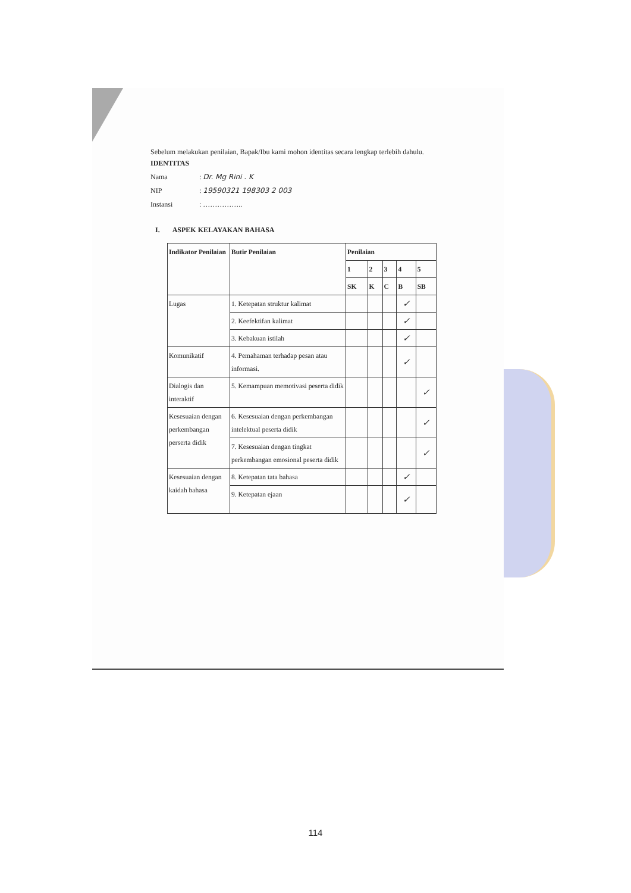Sebelum melakukan penilaian, Bapak/Ibu kami mohon identitas secara lengkap terlebih dahulu.
IDENTITAS
Nama: Dr. Mg Rini . K
NIP: 19590321 198303 2 003
Instansi: ……………..
I. ASPEK KELAYAKAN BAHASA
| Indikator Penilaian | Butir Penilaian | Penilaian | | | | |
| --- | --- | --- | --- | --- | --- | --- |
| | | 1 | 2 | 3 | 4 | 5 |
| | | SK | K | C | B | SB |
| Lugas | 1. Ketepatan struktur kalimat | | | | ✓ | |
| | 2. Keefektifan kalimat | | | | ✓ | |
| | 3. Kebakuan istilah | | | | ✓ | |
| Komunikatif | 4. Pemahaman terhadap pesan atau informasi. | | | | ✓ | |
| Dialogis dan interaktif | 5. Kemampuan memotivasi peserta didik | | | | | ✓ |
| Kesesuaian dengan perkembangan perserta didik | 6. Kesesuaian dengan perkembangan intelektual peserta didik | | | | | ✓ |
| | 7. Kesesuaian dengan tingkat perkembangan emosional peserta didik | | | | | ✓ |
| Kesesuaian dengan kaidah bahasa | 8. Ketepatan tata bahasa | | | | ✓ | |
| | 9. Ketepatan ejaan | | | | ✓ | |
114